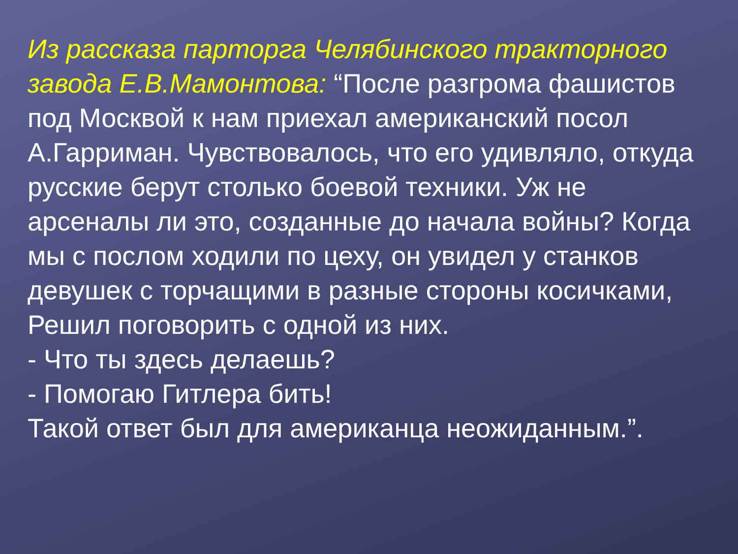Из рассказа парторга Челябинского тракторного завода Е.В.Мамонтова: “После разгрома фашистов под Москвой к нам приехал американский посол А.Гарриман. Чувствовалось, что его удивляло, откуда русские берут столько боевой техники. Уж не арсеналы ли это, созданные до начала войны? Когда мы с послом ходили по цеху, он увидел у станков девушек с торчащими в разные стороны косичками, Решил поговорить с одной из них.
- Что ты здесь делаешь?
- Помогаю Гитлера бить!
Такой ответ был для американца неожиданным.”.